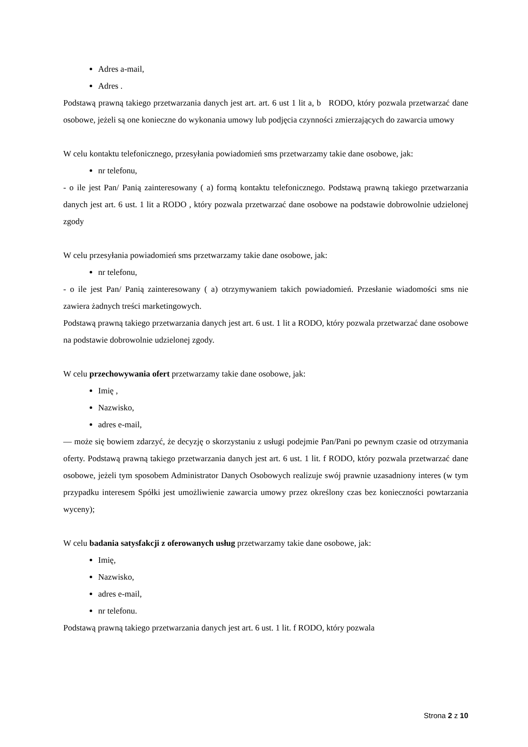Adres a-mail,
Adres .
Podstawą prawną takiego przetwarzania danych jest art. art. 6 ust 1 lit a, b RODO, który pozwala przetwarzać dane osobowe, jeżeli są one konieczne do wykonania umowy lub podjęcia czynności zmierzających do zawarcia umowy
W celu kontaktu telefonicznego, przesyłania powiadomień sms przetwarzamy takie dane osobowe, jak:
nr telefonu,
- o ile jest Pan/ Panią zainteresowany ( a) formą kontaktu telefonicznego. Podstawą prawną takiego przetwarzania danych jest art. 6 ust. 1 lit a RODO , który pozwala przetwarzać dane osobowe na podstawie dobrowolnie udzielonej zgody
W celu przesyłania powiadomień sms przetwarzamy takie dane osobowe, jak:
nr telefonu,
- o ile jest Pan/ Panią zainteresowany ( a) otrzymywaniem takich powiadomień. Przesłanie wiadomości sms nie zawiera żadnych treści marketingowych.
Podstawą prawną takiego przetwarzania danych jest art. 6 ust. 1 lit a RODO, który pozwala przetwarzać dane osobowe na podstawie dobrowolnie udzielonej zgody.
W celu przechowywania ofert przetwarzamy takie dane osobowe, jak:
Imię ,
Nazwisko,
adres e-mail,
— może się bowiem zdarzyć, że decyzję o skorzystaniu z usługi podejmie Pan/Pani po pewnym czasie od otrzymania oferty. Podstawą prawną takiego przetwarzania danych jest art. 6 ust. 1 lit. f RODO, który pozwala przetwarzać dane osobowe, jeżeli tym sposobem Administrator Danych Osobowych realizuje swój prawnie uzasadniony interes (w tym przypadku interesem Spółki jest umożliwienie zawarcia umowy przez określony czas bez konieczności powtarzania wyceny);
W celu badania satysfakcji z oferowanych usług przetwarzamy takie dane osobowe, jak:
Imię,
Nazwisko,
adres e-mail,
nr telefonu.
Podstawą prawną takiego przetwarzania danych jest art. 6 ust. 1 lit. f RODO, który pozwala
Strona 2 z 10